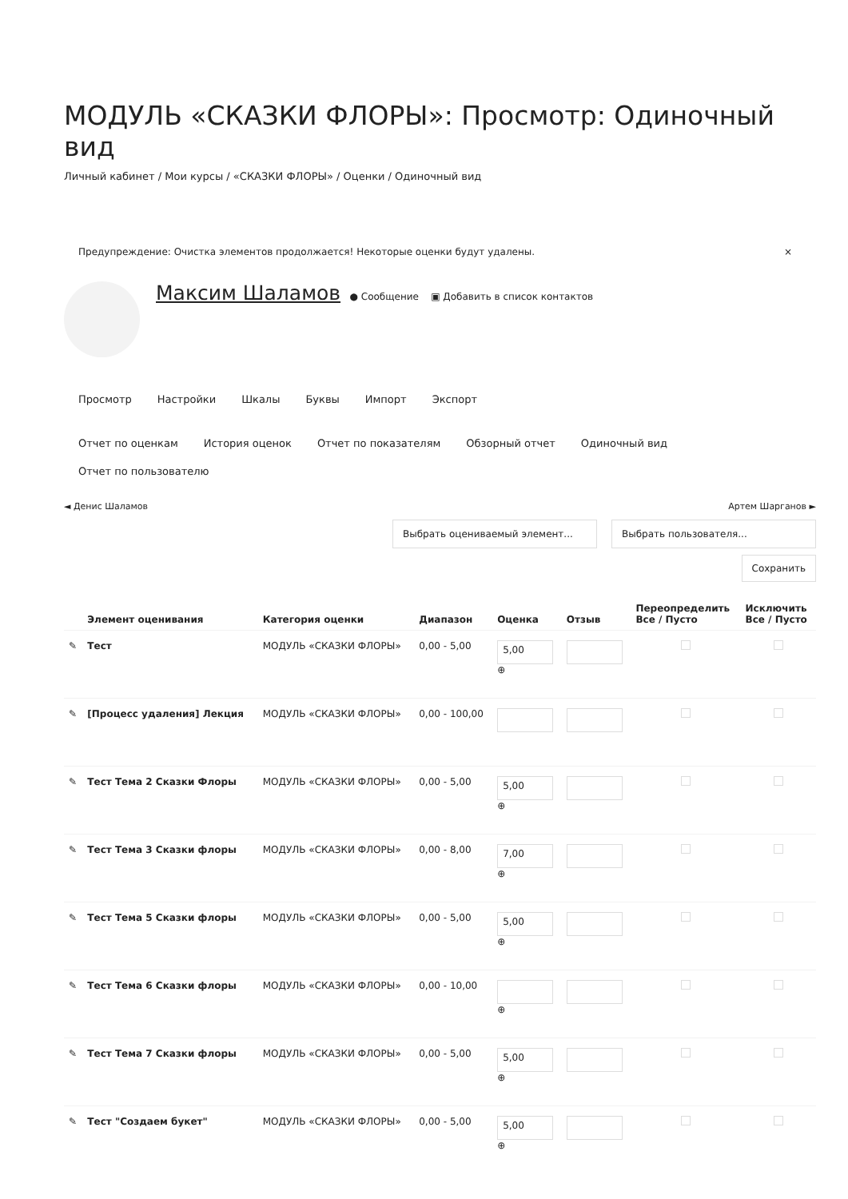МОДУЛЬ «СКАЗКИ ФЛОРЫ»: Просмотр: Одиночный вид
Личный кабинет / Мои курсы / «СКАЗКИ ФЛОРЫ» / Оценки / Одиночный вид
Предупреждение: Очистка элементов продолжается! Некоторые оценки будут удалены. ×
Максим Шаламов ● Сообщение ▣ Добавить в список контактов
Просмотр Настройки Шкалы Буквы Импорт Экспорт
Отчет по оценкам История оценок Отчет по показателям Обзорный отчет Одиночный вид Отчет по пользователю
◄ Денис Шаламов Артем Шарганов ►
Выбрать оцениваемый элемент... Выбрать пользователя...
Сохранить
| | Элемент оценивания | Категория оценки | Диапазон | Оценка | Отзыв | Переопределить Все / Пусто | Исключить Все / Пусто |
| --- | --- | --- | --- | --- | --- | --- | --- |
| ✎ | Тест | МОДУЛЬ «СКАЗКИ ФЛОРЫ» | 0,00 - 5,00 | 5,00 ⊕ | | | |
| ✎ | [Процесс удаления] Лекция | МОДУЛЬ «СКАЗКИ ФЛОРЫ» | 0,00 - 100,00 | | | | |
| ✎ | Тест Тема 2 Сказки Флоры | МОДУЛЬ «СКАЗКИ ФЛОРЫ» | 0,00 - 5,00 | 5,00 ⊕ | | | |
| ✎ | Тест Тема 3 Сказки флоры | МОДУЛЬ «СКАЗКИ ФЛОРЫ» | 0,00 - 8,00 | 7,00 ⊕ | | | |
| ✎ | Тест Тема 5 Сказки флоры | МОДУЛЬ «СКАЗКИ ФЛОРЫ» | 0,00 - 5,00 | 5,00 ⊕ | | | |
| ✎ | Тест Тема 6 Сказки флоры | МОДУЛЬ «СКАЗКИ ФЛОРЫ» | 0,00 - 10,00 | ⊕ | | | |
| ✎ | Тест Тема 7 Сказки флоры | МОДУЛЬ «СКАЗКИ ФЛОРЫ» | 0,00 - 5,00 | 5,00 ⊕ | | | |
| ✎ | Тест "Создаем букет" | МОДУЛЬ «СКАЗКИ ФЛОРЫ» | 0,00 - 5,00 | 5,00 ⊕ | | | |